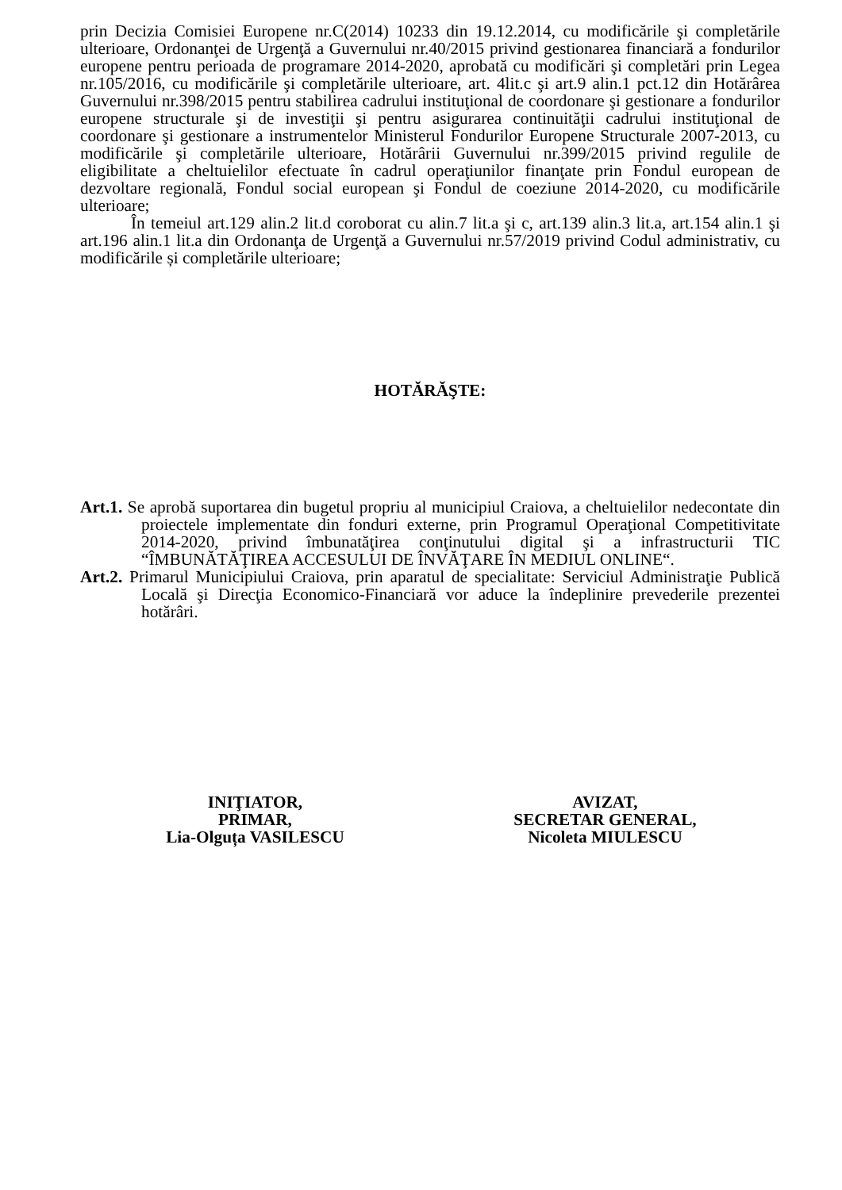prin Decizia Comisiei Europene nr.C(2014) 10233 din 19.12.2014, cu modificările şi completările ulterioare, Ordonanţei de Urgenţă a Guvernului nr.40/2015 privind gestionarea financiară a fondurilor europene pentru perioada de programare 2014-2020, aprobată cu modificări şi completări prin Legea nr.105/2016, cu modificările şi completările ulterioare, art. 4lit.c şi art.9 alin.1 pct.12 din Hotărârea Guvernului nr.398/2015 pentru stabilirea cadrului instituţional de coordonare şi gestionare a fondurilor europene structurale şi de investiţii şi pentru asigurarea continuităţii cadrului instituţional de coordonare şi gestionare a instrumentelor Ministerul Fondurilor Europene Structurale 2007-2013, cu modificările şi completările ulterioare, Hotărârii Guvernului nr.399/2015 privind regulile de eligibilitate a cheltuielilor efectuate în cadrul operaţiunilor finanţate prin Fondul european de dezvoltare regională, Fondul social european şi Fondul de coeziune 2014-2020, cu modificările ulterioare;
În temeiul art.129 alin.2 lit.d coroborat cu alin.7 lit.a şi c, art.139 alin.3 lit.a, art.154 alin.1 şi art.196 alin.1 lit.a din Ordonanţa de Urgenţă a Guvernului nr.57/2019 privind Codul administrativ, cu modificările și completările ulterioare;
HOTĂRĂŞTE:
Art.1. Se aprobă suportarea din bugetul propriu al municipiul Craiova, a cheltuielilor nedecontate din proiectele implementate din fonduri externe, prin Programul Operaţional Competitivitate 2014-2020, privind îmbunatăţirea conţinutului digital şi a infrastructurii TIC “ÎMBUNĂTĂŢIREA ACCESULUI DE ÎNVĂŢARE ÎN MEDIUL ONLINE“.
Art.2. Primarul Municipiului Craiova, prin aparatul de specialitate: Serviciul Administraţie Publică Locală şi Direcţia Economico-Financiară vor aduce la îndeplinire prevederile prezentei hotărâri.
INIŢIATOR,
PRIMAR,
Lia-Olguța VASILESCU
AVIZAT,
SECRETAR GENERAL,
Nicoleta MIULESCU